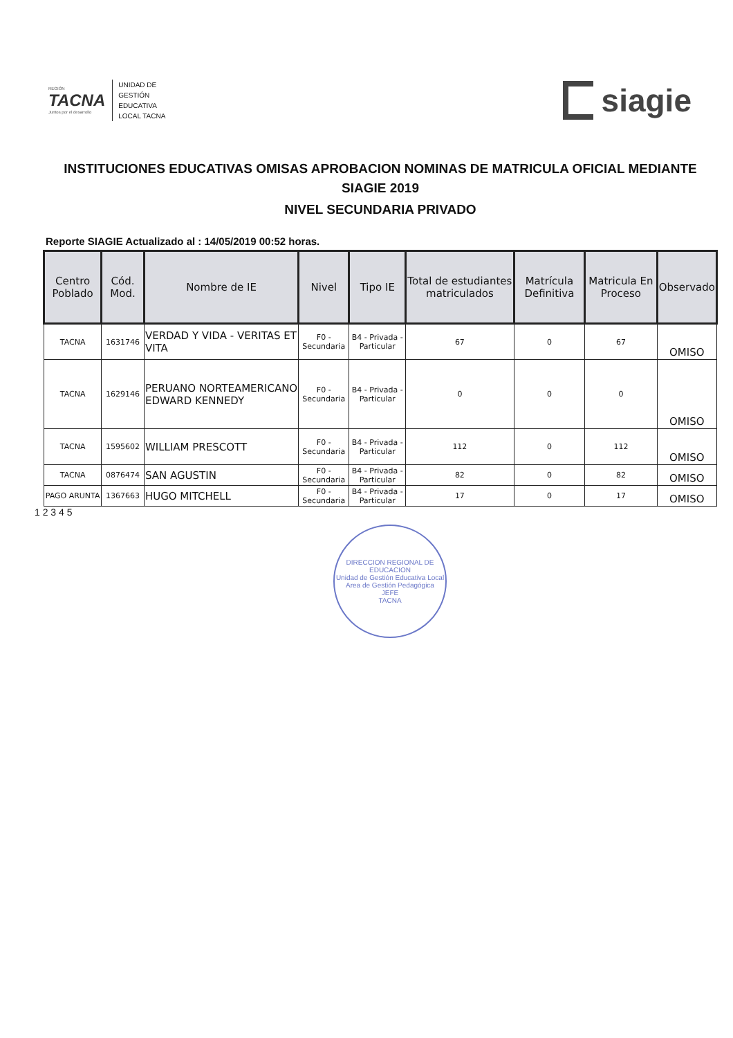REGIÓN
TACNA
Juntos por el desarrollo
UNIDAD DE
GESTIÓN
EDUCATIVA
LOCAL TACNA
siagie
INSTITUCIONES EDUCATIVAS OMISAS APROBACION NOMINAS DE MATRICULA OFICIAL MEDIANTE SIAGIE 2019
NIVEL SECUNDARIA PRIVADO
Reporte SIAGIE Actualizado al : 14/05/2019 00:52 horas.
| Centro Poblado | Cód. Mod. | Nombre de IE | Nivel | Tipo IE | Total de estudiantes matriculados | Matrícula Definitiva | Matricula En Proceso | Observado |
| --- | --- | --- | --- | --- | --- | --- | --- | --- |
| TACNA | 1631746 | VERDAD Y VIDA - VERITAS ET VITA | F0 - Secundaria | B4 - Privada - Particular | 67 | 0 | 67 | OMISO |
| TACNA | 1629146 | PERUANO NORTEAMERICANO EDWARD KENNEDY | F0 - Secundaria | B4 - Privada - Particular | 0 | 0 | 0 | OMISO |
| TACNA | 1595602 | WILLIAM PRESCOTT | F0 - Secundaria | B4 - Privada - Particular | 112 | 0 | 112 | OMISO |
| TACNA | 0876474 | SAN AGUSTIN | F0 - Secundaria | B4 - Privada - Particular | 82 | 0 | 82 | OMISO |
| PAGO ARUNTA | 1367663 | HUGO MITCHELL | F0 - Secundaria | B4 - Privada - Particular | 17 | 0 | 17 | OMISO |
1 2 3 4 5
DIRECCION REGIONAL DE EDUCACION
Unidad de Gestión Educativa Local
Area de Gestión Pedagógica
JEFE
TACNA